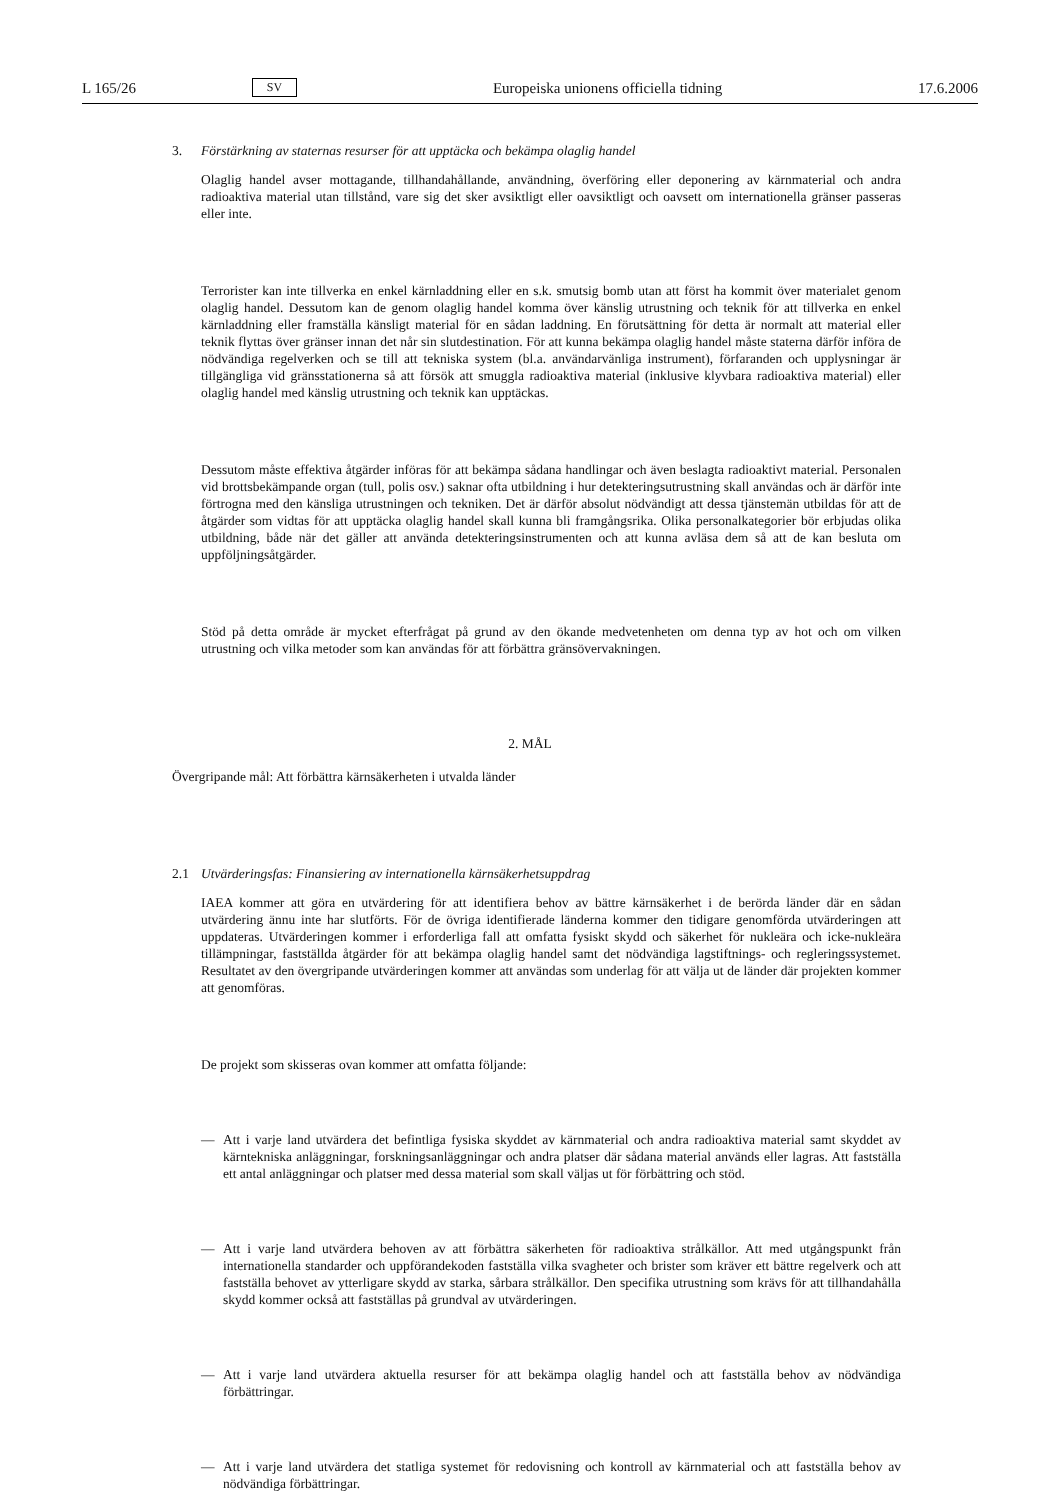L 165/26 SV Europeiska unionens officiella tidning 17.6.2006
3. Förstärkning av staternas resurser för att upptäcka och bekämpa olaglig handel
Olaglig handel avser mottagande, tillhandahållande, användning, överföring eller deponering av kärnmaterial och andra radioaktiva material utan tillstånd, vare sig det sker avsiktligt eller oavsiktligt och oavsett om internationella gränser passeras eller inte.
Terrorister kan inte tillverka en enkel kärnladdning eller en s.k. smutsig bomb utan att först ha kommit över materialet genom olaglig handel. Dessutom kan de genom olaglig handel komma över känslig utrustning och teknik för att tillverka en enkel kärnladdning eller framställa känsligt material för en sådan laddning. En förutsättning för detta är normalt att material eller teknik flyttas över gränser innan det når sin slutdestination. För att kunna bekämpa olaglig handel måste staterna därför införa de nödvändiga regelverken och se till att tekniska system (bl.a. användarvänliga instrument), förfaranden och upplysningar är tillgängliga vid gränsstationerna så att försök att smuggla radioaktiva material (inklusive klyvbara radioaktiva material) eller olaglig handel med känslig utrustning och teknik kan upptäckas.
Dessutom måste effektiva åtgärder införas för att bekämpa sådana handlingar och även beslagta radioaktivt material. Personalen vid brottsbekämpande organ (tull, polis osv.) saknar ofta utbildning i hur detekteringsutrustning skall användas och är därför inte förtrogna med den känsliga utrustningen och tekniken. Det är därför absolut nödvändigt att dessa tjänstemän utbildas för att de åtgärder som vidtas för att upptäcka olaglig handel skall kunna bli framgångsrika. Olika personalkategorier bör erbjudas olika utbildning, både när det gäller att använda detekteringsinstrumenten och att kunna avläsa dem så att de kan besluta om uppföljningsåtgärder.
Stöd på detta område är mycket efterfrågat på grund av den ökande medvetenheten om denna typ av hot och om vilken utrustning och vilka metoder som kan användas för att förbättra gränsövervakningen.
2. MÅL
Övergripande mål: Att förbättra kärnsäkerheten i utvalda länder
2.1 Utvärderingsfas: Finansiering av internationella kärnsäkerhetsuppdrag
IAEA kommer att göra en utvärdering för att identifiera behov av bättre kärnsäkerhet i de berörda länder där en sådan utvärdering ännu inte har slutförts. För de övriga identifierade länderna kommer den tidigare genomförda utvärderingen att uppdateras. Utvärderingen kommer i erforderliga fall att omfatta fysiskt skydd och säkerhet för nukleära och icke-nukleära tillämpningar, fastställda åtgärder för att bekämpa olaglig handel samt det nödvändiga lagstiftnings- och regleringssystemet. Resultatet av den övergripande utvärderingen kommer att användas som underlag för att välja ut de länder där projekten kommer att genomföras.
De projekt som skisseras ovan kommer att omfatta följande:
— Att i varje land utvärdera det befintliga fysiska skyddet av kärnmaterial och andra radioaktiva material samt skyddet av kärntekniska anläggningar, forskningsanläggningar och andra platser där sådana material används eller lagras. Att fastställa ett antal anläggningar och platser med dessa material som skall väljas ut för förbättring och stöd.
— Att i varje land utvärdera behoven av att förbättra säkerheten för radioaktiva strålkällor. Att med utgångspunkt från internationella standarder och uppförandekoden fastställa vilka svagheter och brister som kräver ett bättre regelverk och att fastställa behovet av ytterligare skydd av starka, sårbara strålkällor. Den specifika utrustning som krävs för att tillhandahålla skydd kommer också att fastställas på grundval av utvärderingen.
— Att i varje land utvärdera aktuella resurser för att bekämpa olaglig handel och att fastställa behov av nödvändiga förbättringar.
— Att i varje land utvärdera det statliga systemet för redovisning och kontroll av kärnmaterial och att fastställa behov av nödvändiga förbättringar.